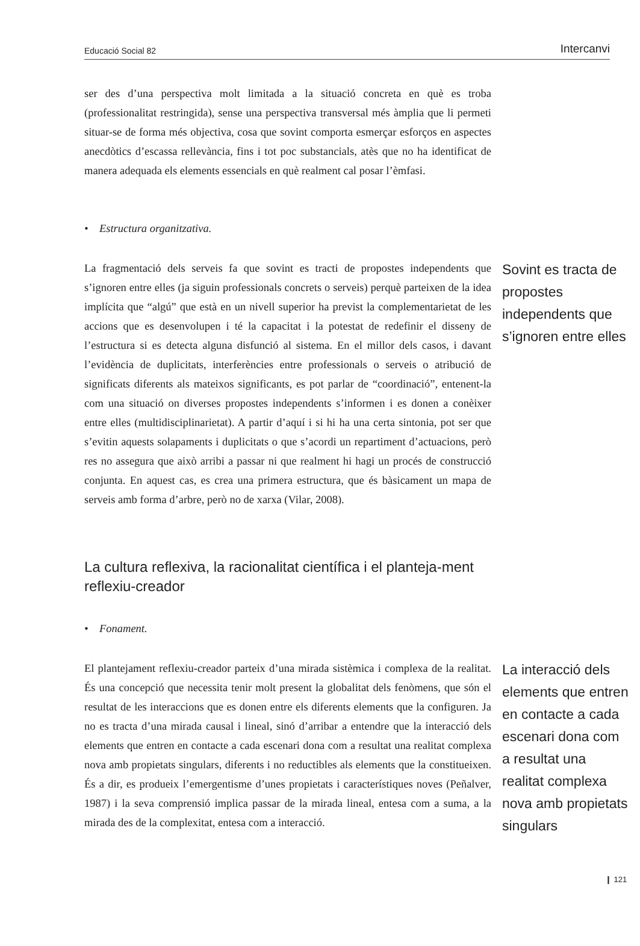Educació Social 82 Intercanvi
ser des d’una perspectiva molt limitada a la situació concreta en què es troba (professionalitat restringida), sense una perspectiva transversal més àmplia que li permeti situar-se de forma més objectiva, cosa que sovint comporta esmerçar esforços en aspectes anecdòtics d’escassa rellevància, fins i tot poc substancials, atès que no ha identificat de manera adequada els elements essencials en què realment cal posar l’èmfasi.
• Estructura organitzativa.
La fragmentació dels serveis fa que sovint es tracti de propostes independents que s’ignoren entre elles (ja siguin professionals concrets o serveis) perquè parteixen de la idea implícita que “algú” que està en un nivell superior ha previst la complementarietat de les accions que es desenvolupen i té la capacitat i la potestat de redefinir el disseny de l’estructura si es detecta alguna disfunció al sistema. En el millor dels casos, i davant l’evidència de duplicitats, interferències entre professionals o serveis o atribució de significats diferents als mateixos significants, es pot parlar de “coordinació”, entenent-la com una situació on diverses propostes independents s’informen i es donen a conèixer entre elles (multidisciplinarietat). A partir d’aquí i si hi ha una certa sintonia, pot ser que s’evitin aquests solapaments i duplicitats o que s’acordi un repartiment d’actuacions, però res no assegura que això arribi a passar ni que realment hi hagi un procés de construcció conjunta. En aquest cas, es crea una primera estructura, que és bàsicament un mapa de serveis amb forma d’arbre, però no de xarxa (Vilar, 2008).
Sovint es tracta de propostes independents que s’ignoren entre elles
La cultura reflexiva, la racionalitat científica i el planteja-ment reflexiu-creador
• Fonament.
El plantejament reflexiu-creador parteix d’una mirada sistèmica i complexa de la realitat. És una concepció que necessita tenir molt present la globalitat dels fenòmens, que són el resultat de les interaccions que es donen entre els diferents elements que la configuren. Ja no es tracta d’una mirada causal i lineal, sinó d’arribar a entendre que la interacció dels elements que entren en contacte a cada escenari dona com a resultat una realitat complexa nova amb propietats singulars, diferents i no reductibles als elements que la constitueixen. És a dir, es produeix l’emergentisme d’unes propietats i característiques noves (Peñalver, 1987) i la seva comprensió implica passar de la mirada lineal, entesa com a suma, a la mirada des de la complexitat, entesa com a interacció.
La interacció dels elements que entren en contacte a cada escenari dona com a resultat una realitat complexa nova amb propietats singulars
❙ 121